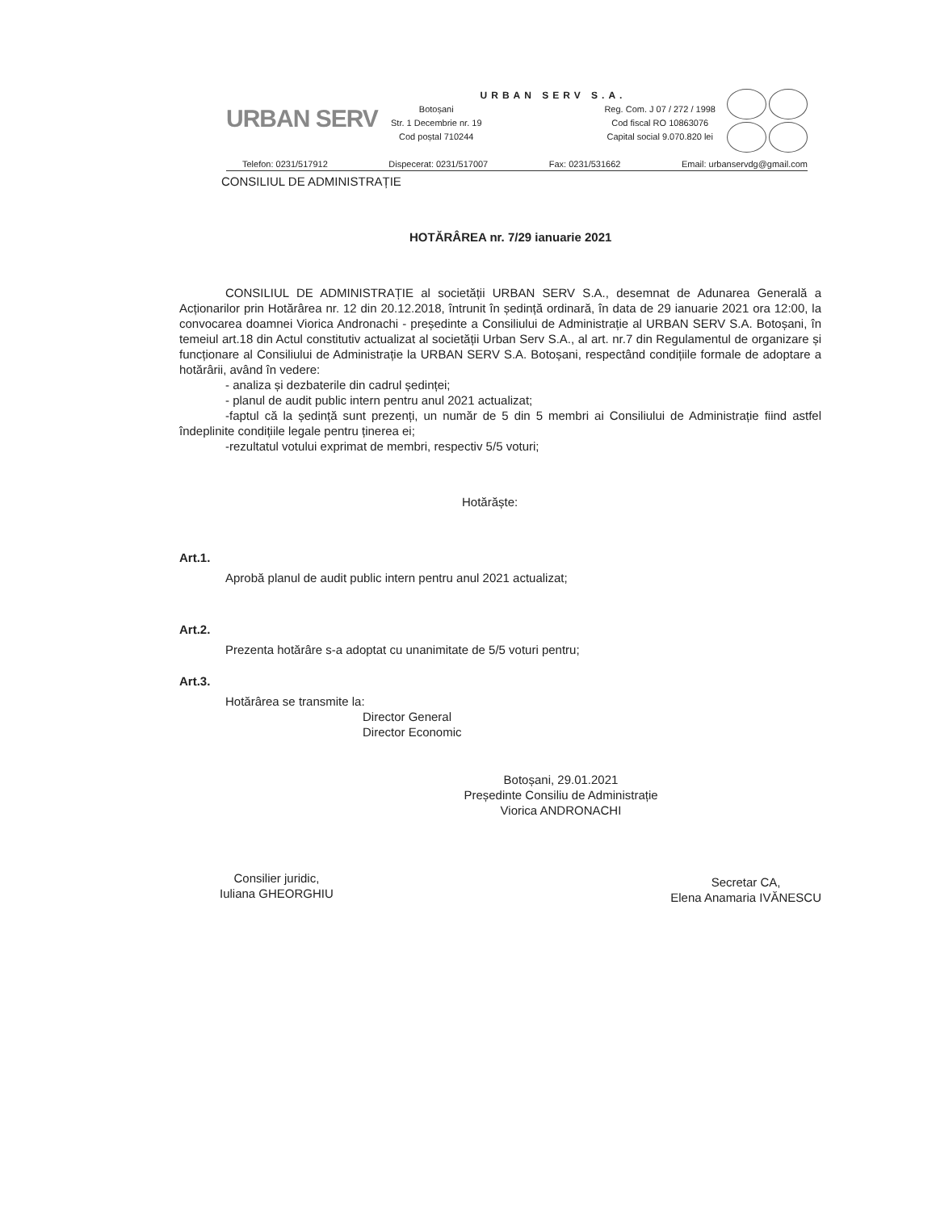URBAN SERV
URBAN SERV S.A.
Botoșani
Str. 1 Decembrie nr. 19
Cod poștal 710244
Reg. Com. J 07 / 272 / 1998
Cod fiscal RO 10863076
Capital social 9.070.820 lei
Telefon: 0231/517912 Dispecerat: 0231/517007 Fax: 0231/531662 Email: urbanservdg@gmail.com
CONSILIUL DE ADMINISTRAȚIE
HOTĂRÂREA nr. 7/29 ianuarie 2021
CONSILIUL DE ADMINISTRAȚIE al societății URBAN SERV S.A., desemnat de Adunarea Generală a Acționarilor prin Hotărârea nr. 12 din 20.12.2018, întrunit în ședință ordinară, în data de 29 ianuarie 2021 ora 12:00, la convocarea doamnei Viorica Andronachi - președinte a Consiliului de Administrație al URBAN SERV S.A. Botoșani, în temeiul art.18 din Actul constitutiv actualizat al societății Urban Serv S.A., al art. nr.7 din Regulamentul de organizare și funcționare al Consiliului de Administrație la URBAN SERV S.A. Botoșani, respectând condițiile formale de adoptare a hotărârii, având în vedere:
- analiza și dezbaterile din cadrul ședinței;
- planul de audit public intern pentru anul 2021 actualizat;
-faptul că la ședință sunt prezenți, un număr de 5 din 5 membri ai Consiliului de Administrație fiind astfel îndeplinite condițiile legale pentru ținerea ei;
-rezultatul votului exprimat de membri, respectiv 5/5 voturi;
Hotărăște:
Art.1.
Aprobă planul de audit public intern pentru anul 2021 actualizat;
Art.2.
Prezenta hotărâre s-a adoptat cu unanimitate de 5/5 voturi pentru;
Art.3.
Hotărârea se transmite la:
Director General
Director Economic
Botoșani, 29.01.2021
Președinte Consiliu de Administrație
Viorica ANDRONACHI
Consilier juridic,
Iuliana GHEORGHIU
Secretar CA,
Elena Anamaria IVĂNESCU